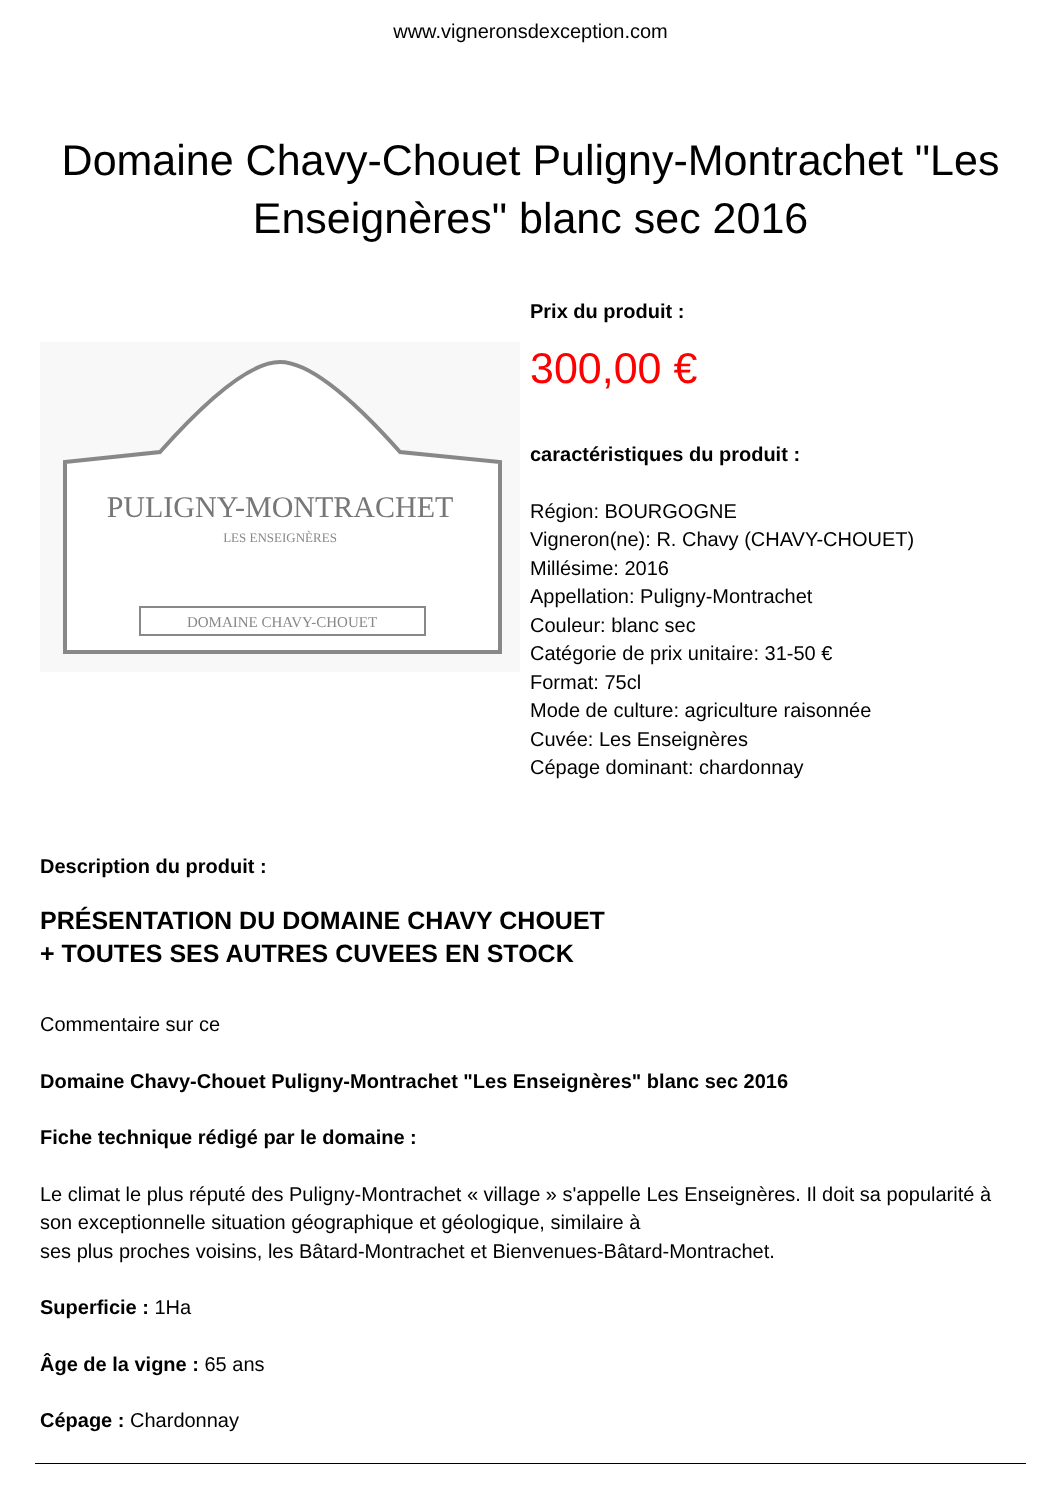www.vigneronsdexception.com
Domaine Chavy-Chouet Puligny-Montrachet "Les Enseignères" blanc sec 2016
PULIGNY-MONTRACHET
LES ENSEIGNÈRES
DOMAINE CHAVY-CHOUET
Prix du produit :
300,00 €
caractéristiques du produit :
Région: BOURGOGNE
Vigneron(ne): R. Chavy (CHAVY-CHOUET)
Millésime: 2016
Appellation: Puligny-Montrachet
Couleur: blanc sec
Catégorie de prix unitaire: 31-50 €
Format: 75cl
Mode de culture: agriculture raisonnée
Cuvée: Les Enseignères
Cépage dominant: chardonnay
Description du produit :
PRÉSENTATION DU DOMAINE CHAVY CHOUET
+ TOUTES SES AUTRES CUVEES EN STOCK
Commentaire sur ce
Domaine Chavy-Chouet Puligny-Montrachet "Les Enseignères" blanc sec 2016
Fiche technique rédigé par le domaine :
Le climat le plus réputé des Puligny-Montrachet « village » s'appelle Les Enseignères. Il doit sa popularité à son exceptionnelle situation géographique et géologique, similaire à
ses plus proches voisins, les Bâtard-Montrachet et Bienvenues-Bâtard-Montrachet.
Superficie : 1Ha
Âge de la vigne : 65 ans
Cépage : Chardonnay